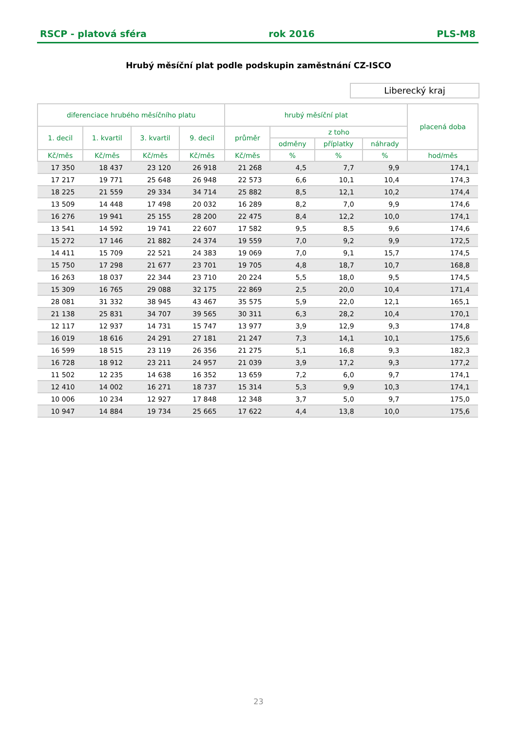RSCP - platová sféra rok 2016 PLS-M8
Hrubý měsíční plat podle podskupin zaměstnání CZ-ISCO
Liberecký kraj
| diferenciace hrubého měsíčního platu | | | | hrubý měsíční plat | | | | placená doba |
| --- | --- | --- | --- | --- | --- | --- | --- | --- |
| 1. decil | 1. kvartil | 3. kvartil | 9. decil | průměr | z toho | | | |
| | | | | | odměny | příplatky | náhrady | |
| Kč/měs | Kč/měs | Kč/měs | Kč/měs | Kč/měs | % | % | % | hod/měs |
| 17 350 | 18 437 | 23 120 | 26 918 | 21 268 | 4,5 | 7,7 | 9,9 | 174,1 |
| 17 217 | 19 771 | 25 648 | 26 948 | 22 573 | 6,6 | 10,1 | 10,4 | 174,3 |
| 18 225 | 21 559 | 29 334 | 34 714 | 25 882 | 8,5 | 12,1 | 10,2 | 174,4 |
| 13 509 | 14 448 | 17 498 | 20 032 | 16 289 | 8,2 | 7,0 | 9,9 | 174,6 |
| 16 276 | 19 941 | 25 155 | 28 200 | 22 475 | 8,4 | 12,2 | 10,0 | 174,1 |
| 13 541 | 14 592 | 19 741 | 22 607 | 17 582 | 9,5 | 8,5 | 9,6 | 174,6 |
| 15 272 | 17 146 | 21 882 | 24 374 | 19 559 | 7,0 | 9,2 | 9,9 | 172,5 |
| 14 411 | 15 709 | 22 521 | 24 383 | 19 069 | 7,0 | 9,1 | 15,7 | 174,5 |
| 15 750 | 17 298 | 21 677 | 23 701 | 19 705 | 4,8 | 18,7 | 10,7 | 168,8 |
| 16 263 | 18 037 | 22 344 | 23 710 | 20 224 | 5,5 | 18,0 | 9,5 | 174,5 |
| 15 309 | 16 765 | 29 088 | 32 175 | 22 869 | 2,5 | 20,0 | 10,4 | 171,4 |
| 28 081 | 31 332 | 38 945 | 43 467 | 35 575 | 5,9 | 22,0 | 12,1 | 165,1 |
| 21 138 | 25 831 | 34 707 | 39 565 | 30 311 | 6,3 | 28,2 | 10,4 | 170,1 |
| 12 117 | 12 937 | 14 731 | 15 747 | 13 977 | 3,9 | 12,9 | 9,3 | 174,8 |
| 16 019 | 18 616 | 24 291 | 27 181 | 21 247 | 7,3 | 14,1 | 10,1 | 175,6 |
| 16 599 | 18 515 | 23 119 | 26 356 | 21 275 | 5,1 | 16,8 | 9,3 | 182,3 |
| 16 728 | 18 912 | 23 211 | 24 957 | 21 039 | 3,9 | 17,2 | 9,3 | 177,2 |
| 11 502 | 12 235 | 14 638 | 16 352 | 13 659 | 7,2 | 6,0 | 9,7 | 174,1 |
| 12 410 | 14 002 | 16 271 | 18 737 | 15 314 | 5,3 | 9,9 | 10,3 | 174,1 |
| 10 006 | 10 234 | 12 927 | 17 848 | 12 348 | 3,7 | 5,0 | 9,7 | 175,0 |
| 10 947 | 14 884 | 19 734 | 25 665 | 17 622 | 4,4 | 13,8 | 10,0 | 175,6 |
23